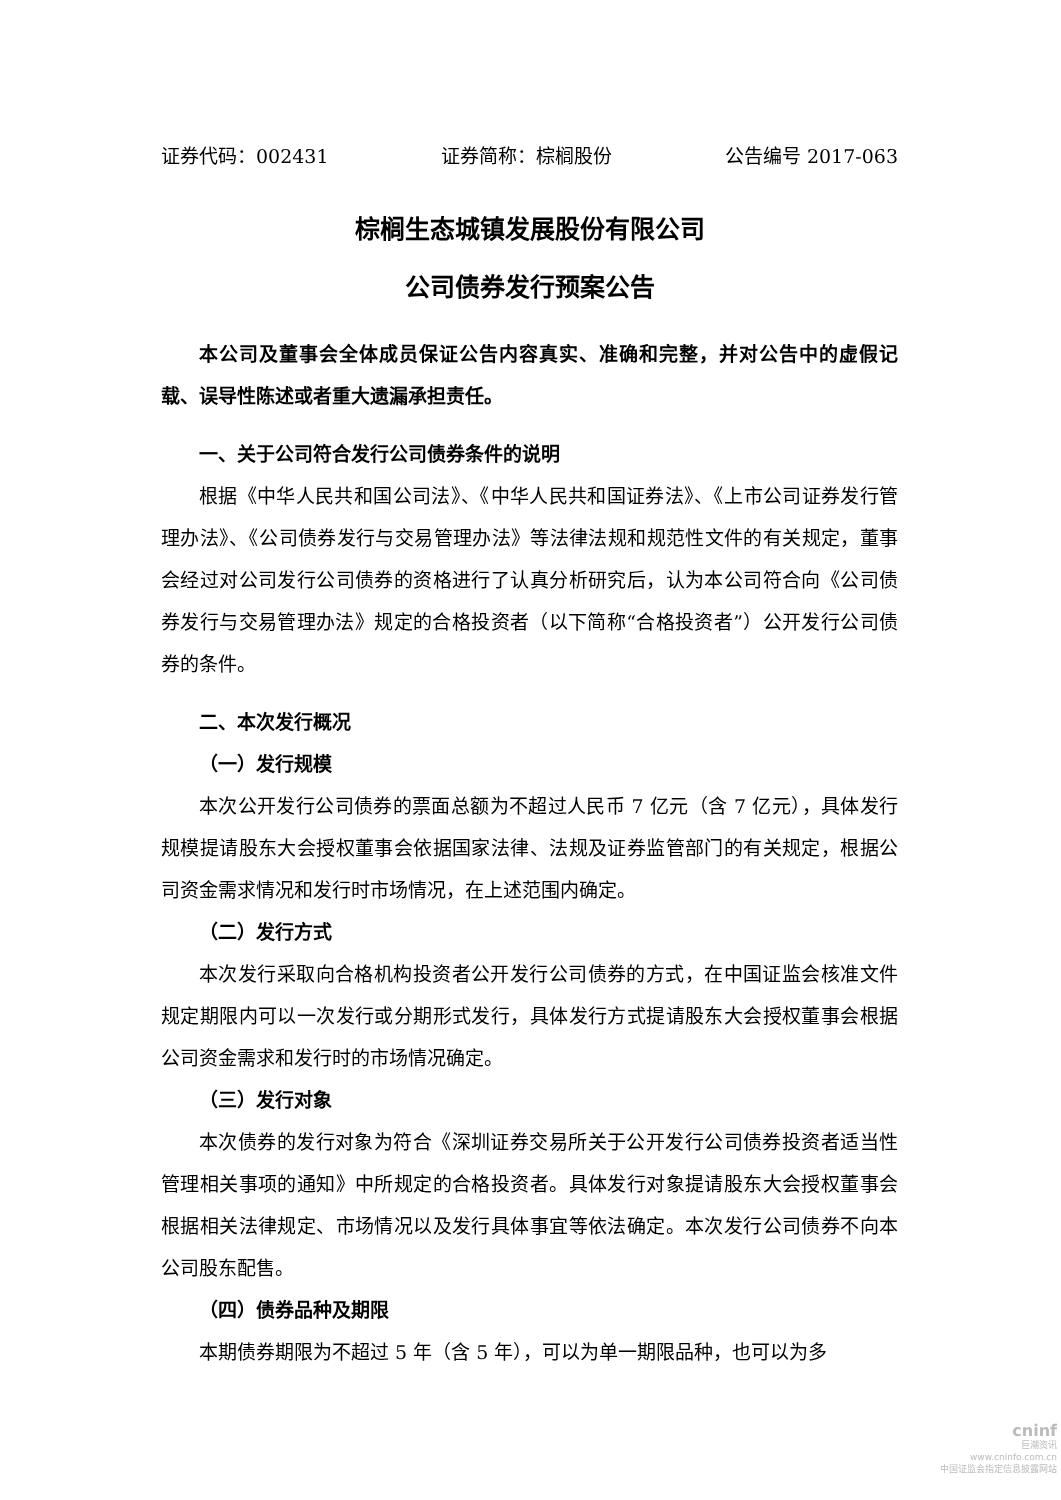证券代码：002431 证券简称：棕榈股份 公告编号 2017-063
棕榈生态城镇发展股份有限公司
公司债券发行预案公告
本公司及董事会全体成员保证公告内容真实、准确和完整，并对公告中的虚假记载、误导性陈述或者重大遗漏承担责任。
一、关于公司符合发行公司债券条件的说明
根据《中华人民共和国公司法》、《中华人民共和国证券法》、《上市公司证券发行管理办法》、《公司债券发行与交易管理办法》等法律法规和规范性文件的有关规定，董事会经过对公司发行公司债券的资格进行了认真分析研究后，认为本公司符合向《公司债券发行与交易管理办法》规定的合格投资者（以下简称“合格投资者”）公开发行公司债券的条件。
二、本次发行概况
（一）发行规模
本次公开发行公司债券的票面总额为不超过人民币 7 亿元（含 7 亿元），具体发行规模提请股东大会授权董事会依据国家法律、法规及证券监管部门的有关规定，根据公司资金需求情况和发行时市场情况，在上述范围内确定。
（二）发行方式
本次发行采取向合格机构投资者公开发行公司债券的方式，在中国证监会核准文件规定期限内可以一次发行或分期形式发行，具体发行方式提请股东大会授权董事会根据公司资金需求和发行时的市场情况确定。
（三）发行对象
本次债券的发行对象为符合《深圳证券交易所关于公开发行公司债券投资者适当性管理相关事项的通知》中所规定的合格投资者。具体发行对象提请股东大会授权董事会根据相关法律规定、市场情况以及发行具体事宜等依法确定。本次发行公司债券不向本公司股东配售。
（四）债券品种及期限
本期债券期限为不超过 5 年（含 5 年），可以为单一期限品种，也可以为多
cninf
巨潮资讯
www.cninfo.com.cn
中国证监会指定信息披露网站